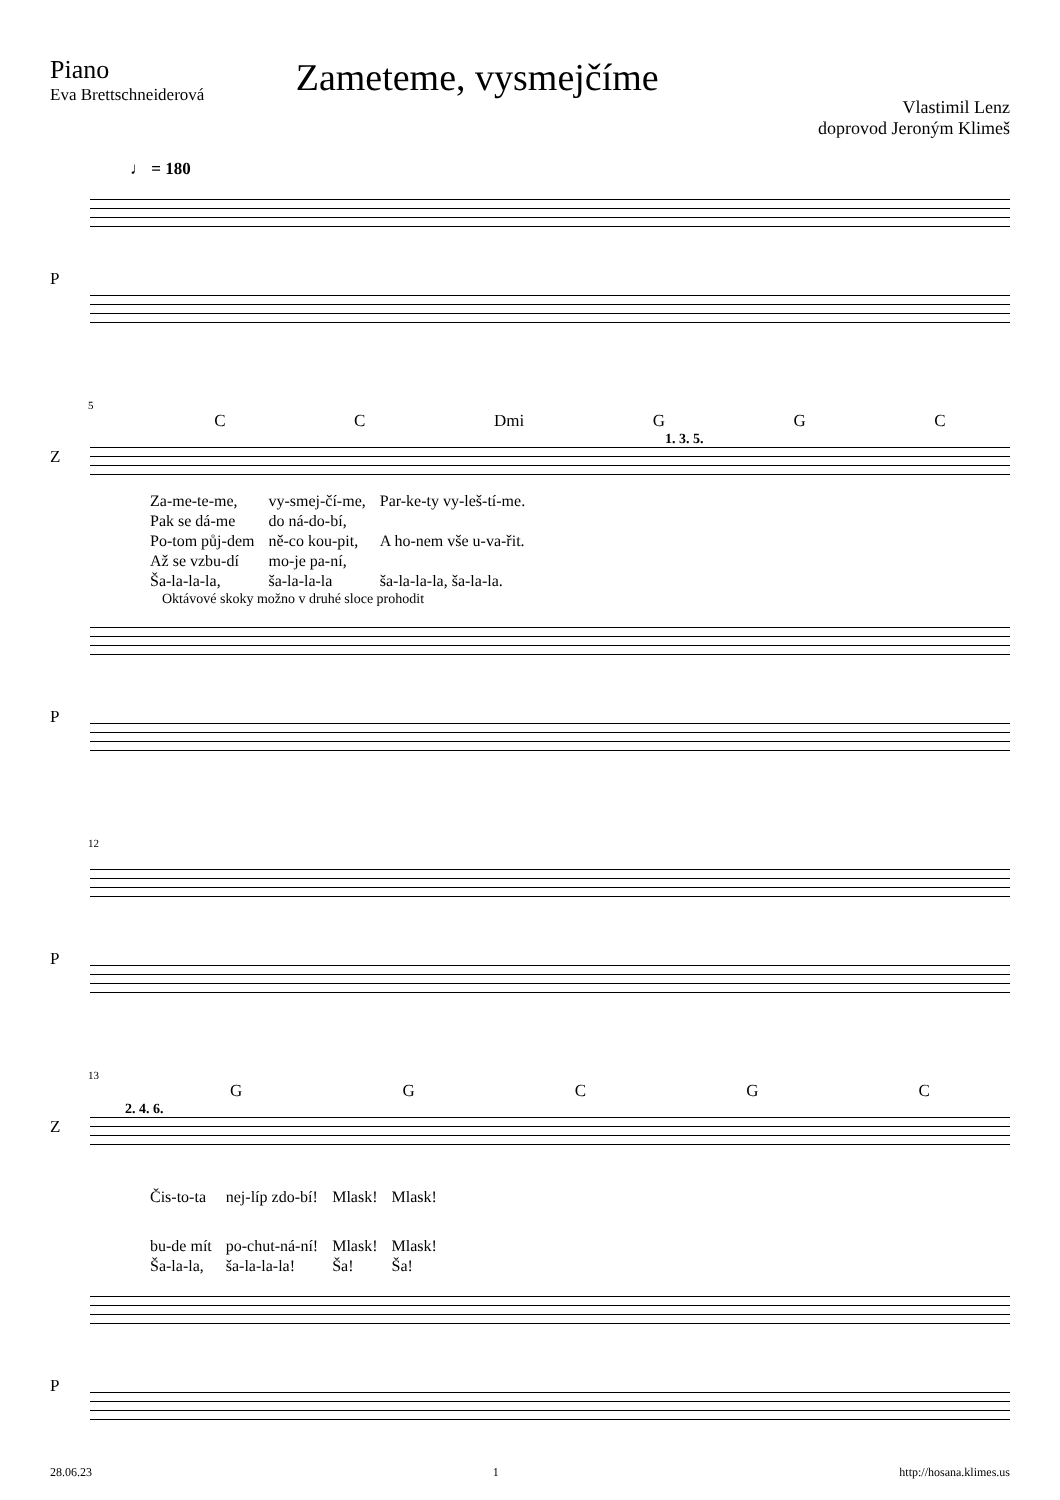Piano
Eva Brettschneiderová
Zameteme, vysmejčíme
Vlastimil Lenz
doprovod Jeroným Klimeš
♩ = 180
P
5
CC Dmi GGC
1. 3. 5.
Z
| Za-me-te-me, | vy-smej-čí-me, | Par-ke-ty vy-leš-tí-me. |
| Pak se dá-me | do ná-do-bí, | |
| Po-tom půj-dem | ně-co kou-pit, | A ho-nem vše u-va-řit. |
| Až se vzbu-dí | mo-je pa-ní, | |
| Ša-la-la-la, | ša-la-la-la | ša-la-la-la, ša-la-la. |
Oktávové skoky možno v druhé sloce prohodit
P
12
P
13
GGCGC
2. 4. 6.
Z
| Čis-to-ta | nej-líp zdo-bí! | Mlask! | Mlask! |
| bu-de mít | po-chut-ná-ní! | Mlask! | Mlask! |
| Ša-la-la, | ša-la-la-la! | Ša! | Ša! |
P
28.06.23 1 http://hosana.klimes.us